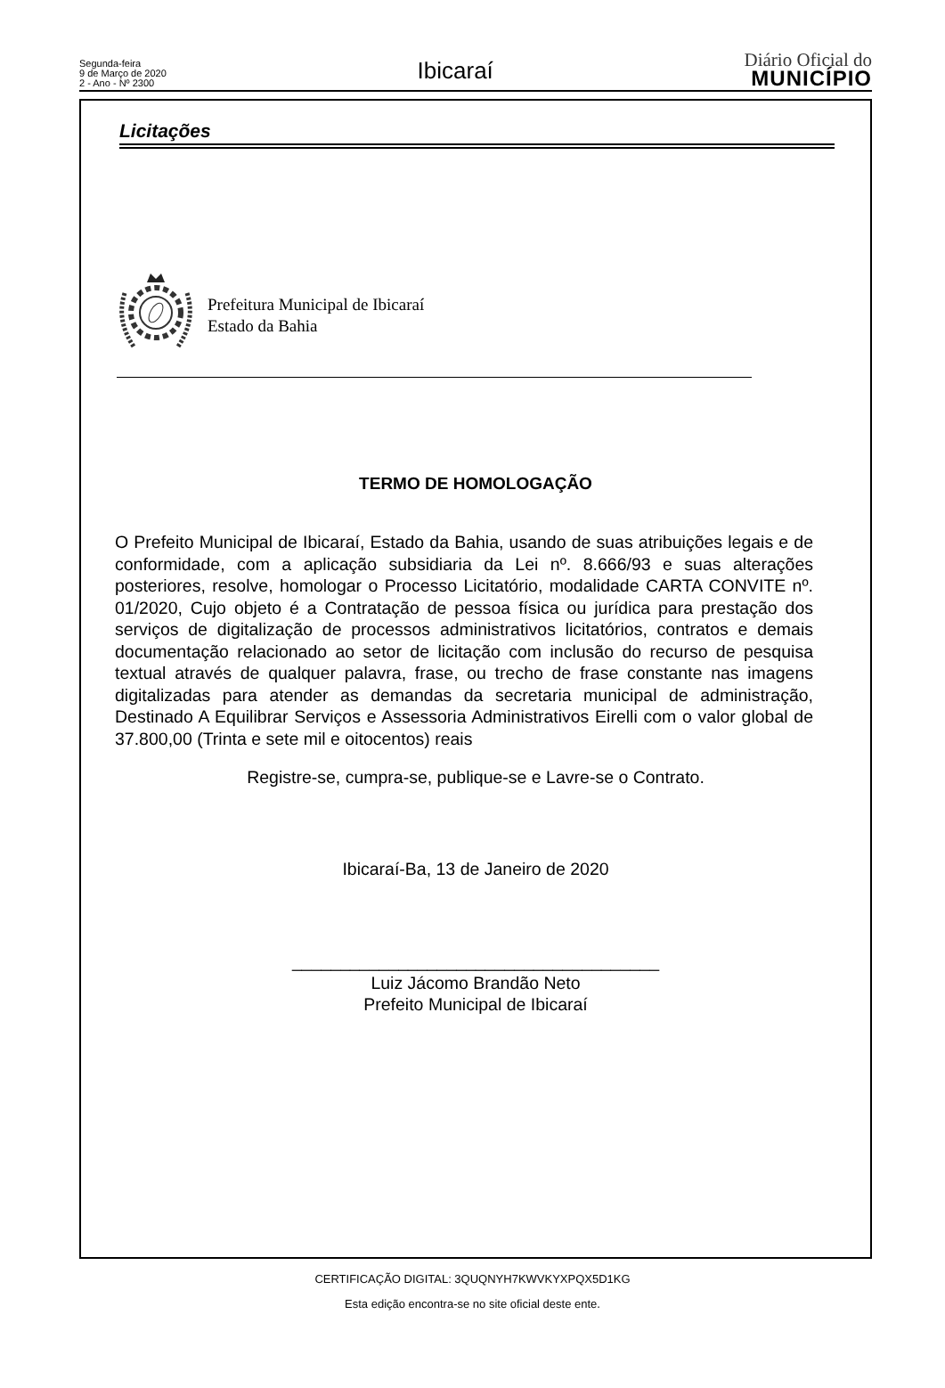Segunda-feira
9 de Março de 2020
2 - Ano - Nº 2300
Ibicaraí
Diário Oficial do
MUNICÍPIO
Licitações
Prefeitura Municipal de Ibicaraí
Estado da Bahia
TERMO DE HOMOLOGAÇÃO
O Prefeito Municipal de Ibicaraí, Estado da Bahia, usando de suas atribuições legais e de conformidade, com a aplicação subsidiaria da Lei nº. 8.666/93 e suas alterações posteriores, resolve, homologar o Processo Licitatório, modalidade CARTA CONVITE nº. 01/2020, Cujo objeto é a Contratação de pessoa física ou jurídica para prestação dos serviços de digitalização de processos administrativos licitatórios, contratos e demais documentação relacionado ao setor de licitação com inclusão do recurso de pesquisa textual através de qualquer palavra, frase, ou trecho de frase constante nas imagens digitalizadas para atender as demandas da secretaria municipal de administração, Destinado A Equilibrar Serviços e Assessoria Administrativos Eirelli com o valor global de 37.800,00 (Trinta e sete mil e oitocentos) reais
Registre-se, cumpra-se, publique-se e Lavre-se o Contrato.
Ibicaraí-Ba, 13 de Janeiro de 2020
______________________________________
Luiz Jácomo Brandão Neto
Prefeito Municipal de Ibicaraí
CERTIFICAÇÃO DIGITAL: 3QUQNYH7KWVKYXPQX5D1KG
Esta edição encontra-se no site oficial deste ente.